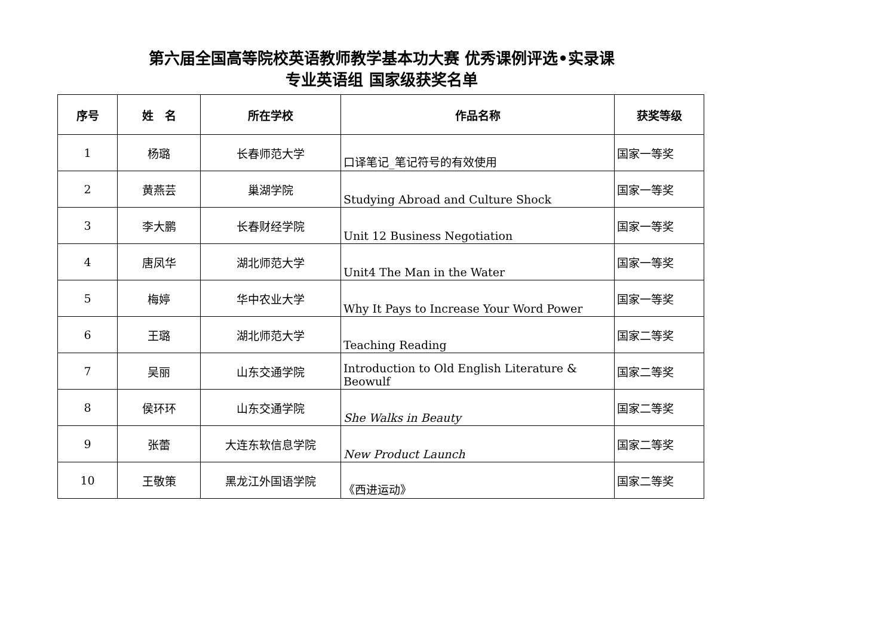第六届全国高等院校英语教师教学基本功大赛 优秀课例评选•实录课
专业英语组 国家级获奖名单
| 序号 | 姓 名 | 所在学校 | 作品名称 | 获奖等级 |
| --- | --- | --- | --- | --- |
| 1 | 杨璐 | 长春师范大学 | 口译笔记_笔记符号的有效使用 | 国家一等奖 |
| 2 | 黄燕芸 | 巢湖学院 | Studying Abroad and Culture Shock | 国家一等奖 |
| 3 | 李大鹏 | 长春财经学院 | Unit 12 Business Negotiation | 国家一等奖 |
| 4 | 唐凤华 | 湖北师范大学 | Unit4 The Man in the Water | 国家一等奖 |
| 5 | 梅婷 | 华中农业大学 | Why It Pays to Increase Your Word Power | 国家一等奖 |
| 6 | 王璐 | 湖北师范大学 | Teaching Reading | 国家二等奖 |
| 7 | 吴丽 | 山东交通学院 | Introduction to Old English Literature & Beowulf | 国家二等奖 |
| 8 | 侯环环 | 山东交通学院 | She Walks in Beauty | 国家二等奖 |
| 9 | 张蕾 | 大连东软信息学院 | New Product Launch | 国家二等奖 |
| 10 | 王敬策 | 黑龙江外国语学院 | 《西进运动》 | 国家二等奖 |